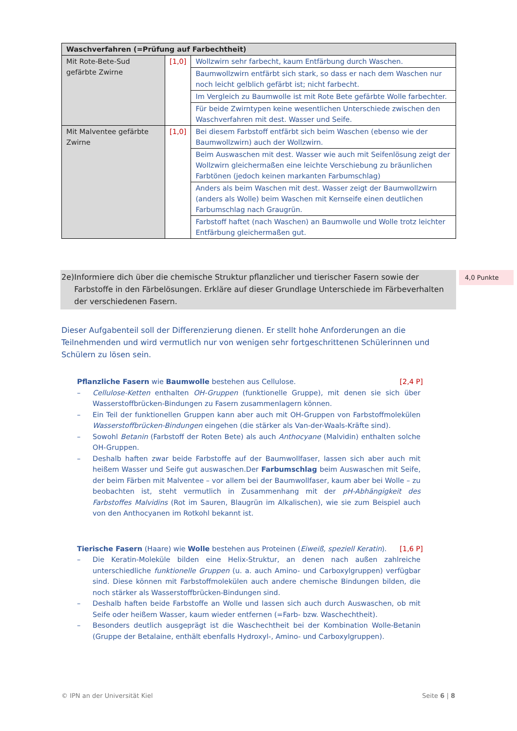| Waschverfahren (=Prüfung auf Farbechtheit) | | |
| --- | --- | --- |
| Mit Rote-Bete-Sud gefärbte Zwirne | [1,0] | Wollzwirn sehr farbecht, kaum Entfärbung durch Waschen. |
| | | Baumwollzwirn entfärbt sich stark, so dass er nach dem Waschen nur noch leicht gelblich gefärbt ist; nicht farbecht. |
| | | Im Vergleich zu Baumwolle ist mit Rote Bete gefärbte Wolle farbechter. |
| | | Für beide Zwirntypen keine wesentlichen Unterschiede zwischen den Waschverfahren mit dest. Wasser und Seife. |
| Mit Malventee gefärbte Zwirne | [1,0] | Bei diesem Farbstoff entfärbt sich beim Waschen (ebenso wie der Baumwollzwirn) auch der Wollzwirn. |
| | | Beim Auswaschen mit dest. Wasser wie auch mit Seifenlösung zeigt der Wollzwirn gleichermaßen eine leichte Verschiebung zu bräunlichen Farbtönen (jedoch keinen markanten Farbumschlag) |
| | | Anders als beim Waschen mit dest. Wasser zeigt der Baumwollzwirn (anders als Wolle) beim Waschen mit Kernseife einen deutlichen Farbumschlag nach Graugrün. |
| | | Farbstoff haftet (nach Waschen) an Baumwolle und Wolle trotz leichter Entfärbung gleichermaßen gut. |
2e) Informiere dich über die chemische Struktur pflanzlicher und tierischer Fasern sowie der Farbstoffe in den Färbelösungen. Erkläre auf dieser Grundlage Unterschiede im Färbeverhalten der verschiedenen Fasern.
4,0 Punkte
Dieser Aufgabenteil soll der Differenzierung dienen. Er stellt hohe Anforderungen an die Teilnehmenden und wird vermutlich nur von wenigen sehr fortgeschrittenen Schülerinnen und Schülern zu lösen sein.
Pflanzliche Fasern wie Baumwolle bestehen aus Cellulose. [2,4 P]
– Cellulose-Ketten enthalten OH-Gruppen (funktionelle Gruppe), mit denen sie sich über Wasserstoffbrücken-Bindungen zu Fasern zusammenlagern können.
– Ein Teil der funktionellen Gruppen kann aber auch mit OH-Gruppen von Farbstoff­molekülen Wasserstoffbrücken-Bindungen eingehen (die stärker als Van-der-Waals-Kräfte sind).
– Sowohl Betanin (Farbstoff der Roten Bete) als auch Anthocyane (Malvidin) enthalten solche OH-Gruppen.
– Deshalb haften zwar beide Farbstoffe auf der Baumwollfaser, lassen sich aber auch mit heißem Wasser und Seife gut auswaschen.Der Farbumschlag beim Auswaschen mit Seife, der beim Färben mit Malventee – vor allem bei der Baumwollfaser, kaum aber bei Wolle – zu beobachten ist, steht vermutlich in Zusammenhang mit der pH-Abhängigkeit des Farbstoffes Malvidins (Rot im Sauren, Blaugrün im Alkalischen), wie sie zum Beispiel auch von den Anthocyanen im Rotkohl bekannt ist.
Tierische Fasern (Haare) wie Wolle bestehen aus Proteinen (Eiweiß, speziell Keratin). [1,6 P]
– Die Keratin-Moleküle bilden eine Helix-Struktur, an denen nach außen zahlreiche unterschiedliche funktionelle Gruppen (u. a. auch Amino- und Carboxylgruppen) verfüg­bar sind. Diese können mit Farbstoffmolekülen auch andere chemische Bindungen bilden, die noch stärker als Wasserstoffbrücken-Bindungen sind.
– Deshalb haften beide Farbstoffe an Wolle und lassen sich auch durch Auswaschen, ob mit Seife oder heißem Wasser, kaum wieder entfernen (=Farb- bzw. Waschechtheit).
– Besonders deutlich ausgeprägt ist die Waschechtheit bei der Kombination Wolle-Betanin (Gruppe der Betalaine, enthält ebenfalls Hydroxyl-, Amino- und Carboxylgruppen).
© IPN an der Universität Kiel Seite 6 | 8